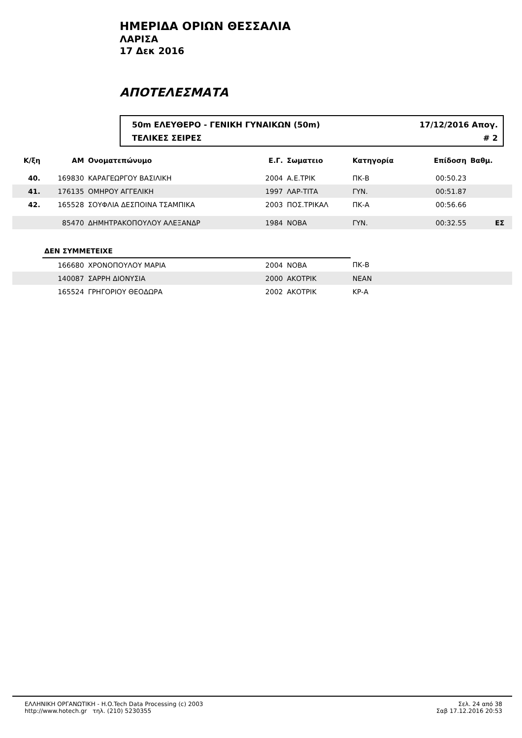ΗΜΕΡΙΔΑ ΟΡΙΩΝ ΘΕΣΣΑΛΙΑ
ΛΑΡΙΣΑ
17 Δεκ 2016
ΑΠΟΤΕΛΕΣΜΑΤΑ
50m ΕΛΕΥΘΕΡΟ - ΓΕΝΙΚΗ ΓΥΝΑΙΚΩΝ (50m) 17/12/2016 Απογ.
ΤΕΛΙΚΕΣ ΣΕΙΡΕΣ # 2
| Κ/ξη | ΑΜ | Ονοματεπώνυμο | Ε.Γ. | Σωματειο | Κατηγορία | Επίδοση | Βαθμ. | |
| --- | --- | --- | --- | --- | --- | --- | --- | --- |
| 40. | 169830 | ΚΑΡΑΓΕΩΡΓΟΥ ΒΑΣΙΛΙΚΗ | 2004 | Α.Ε.ΤΡΙΚ | ΠΚ-Β | 00:50.23 | | |
| 41. | 176135 | ΟΜΗΡΟΥ ΑΓΓΕΛΙΚΗ | 1997 | ΛΑΡ-ΤΙΤΑ | ΓΥΝ. | 00:51.87 | | |
| 42. | 165528 | ΣΟΥΦΛΙΑ ΔΕΣΠΟΙΝΑ ΤΣΑΜΠΙΚΑ | 2003 | ΠΟΣ.ΤΡΙΚΑΛ | ΠΚ-Α | 00:56.66 | | |
| | 85470 | ΔΗΜΗΤΡΑΚΟΠΟΥΛΟΥ ΑΛΕΞΑΝΔΡ | 1984 | ΝΟΒΑ | ΓΥΝ. | 00:32.55 | ΕΣ | |
| | ΔΕΝ ΣΥΜΜΕΤΕΙΧΕ | | | | | | | |
| | 166680 | ΧΡΟΝΟΠΟΥΛΟΥ ΜΑΡΙΑ | 2004 | ΝΟΒΑ | ΠΚ-Β | | | |
| | 140087 | ΣΑΡΡΗ ΔΙΟΝΥΣΙΑ | 2000 | ΑΚΟΤΡΙΚ | ΝΕΑΝ | | | |
| | 165524 | ΓΡΗΓΟΡΙΟΥ ΘΕΟΔΩΡΑ | 2002 | ΑΚΟΤΡΙΚ | ΚΡ-Α | | | |
ΕΛΛΗΝΙΚΗ ΟΡΓΑΝΩΤΙΚΗ - H.O.Tech Data Processing (c) 2003
http://www.hotech.gr τηλ. (210) 5230355
Σελ. 24 από 38
Σαβ 17.12.2016 20:53